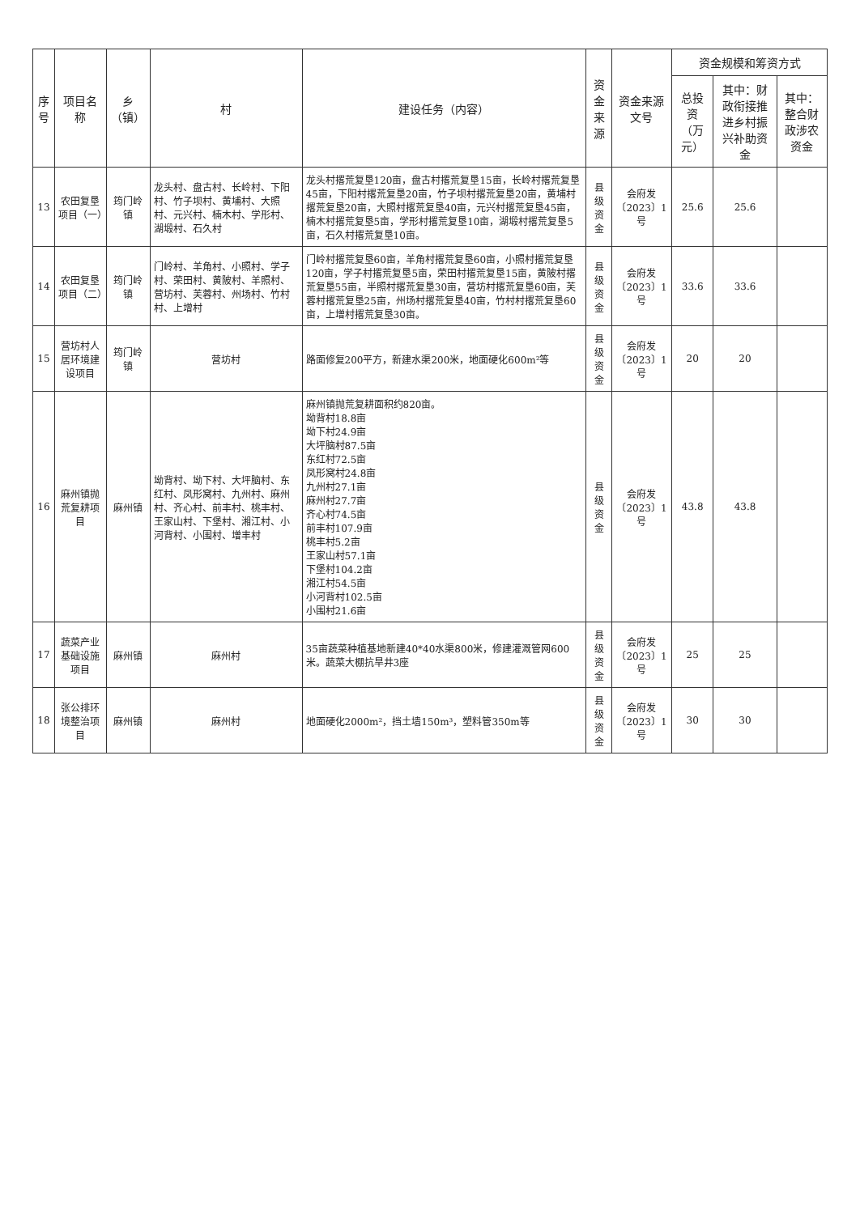| 序号 | 项目名称 | 乡（镇） | 村 | 建设任务（内容） | 资金来源 | 资金来源文号 | 资金规模和筹资方式 | | |
| --- | --- | --- | --- | --- | --- | --- | --- | --- | --- |
| | | | | | | | 总投资（万元） | 其中：财政衔接推进乡村振兴补助资金 | 其中：整合财政涉农资金 |
| 13 | 农田复垦项目（一） | 筠门岭镇 | 龙头村、盘古村、长岭村、下阳村、竹子坝村、黄埔村、大照村、元兴村、楠木村、学形村、湖塅村、石久村 | 龙头村撂荒复垦120亩，盘古村撂荒复垦15亩，长岭村撂荒复垦45亩，下阳村撂荒复垦20亩，竹子坝村撂荒复垦20亩，黄埔村撂荒复垦20亩，大照村撂荒复垦40亩，元兴村撂荒复垦45亩，楠木村撂荒复垦5亩，学形村撂荒复垦10亩，湖塅村撂荒复垦5亩，石久村撂荒复垦10亩。 | 县级资金 | 会府发〔2023〕1号 | 25.6 | 25.6 | |
| 14 | 农田复垦项目（二） | 筠门岭镇 | 门岭村、羊角村、小照村、学子村、荣田村、黄陂村、羊照村、营坊村、芙蓉村、州场村、竹村村、上增村 | 门岭村撂荒复垦60亩，羊角村撂荒复垦60亩，小照村撂荒复垦120亩，学子村撂荒复垦5亩，荣田村撂荒复垦15亩，黄陂村撂荒复垦55亩，半照村撂荒复垦30亩，营坊村撂荒复垦60亩，芙蓉村撂荒复垦25亩，州场村撂荒复垦40亩，竹村村撂荒复垦60亩，上增村撂荒复垦30亩。 | 县级资金 | 会府发〔2023〕1号 | 33.6 | 33.6 | |
| 15 | 营坊村人居环境建设项目 | 筠门岭镇 | 营坊村 | 路面修复200平方，新建水渠200米，地面硬化600m²等 | 县级资金 | 会府发〔2023〕1号 | 20 | 20 | |
| 16 | 麻州镇抛荒复耕项目 | 麻州镇 | 坳背村、坳下村、大坪脑村、东红村、凤形窝村、九州村、麻州村、齐心村、前丰村、桃丰村、王家山村、下堡村、湘江村、小河背村、小围村、增丰村 | 麻州镇抛荒复耕面积约820亩。 坳背村18.8亩 坳下村24.9亩 大坪脑村87.5亩 东红村72.5亩 凤形窝村24.8亩 九州村27.1亩 麻州村27.7亩 齐心村74.5亩 前丰村107.9亩 桃丰村5.2亩 王家山村57.1亩 下堡村104.2亩 湘江村54.5亩 小河背村102.5亩 小围村21.6亩 | 县级资金 | 会府发〔2023〕1号 | 43.8 | 43.8 | |
| 17 | 蔬菜产业基础设施项目 | 麻州镇 | 麻州村 | 35亩蔬菜种植基地新建40*40水渠800米，修建灌溉管网600米。蔬菜大棚抗旱井3座 | 县级资金 | 会府发〔2023〕1号 | 25 | 25 | |
| 18 | 张公排环境整治项目 | 麻州镇 | 麻州村 | 地面硬化2000m²，挡土墙150m³，塑料管350m等 | 县级资金 | 会府发〔2023〕1号 | 30 | 30 | |